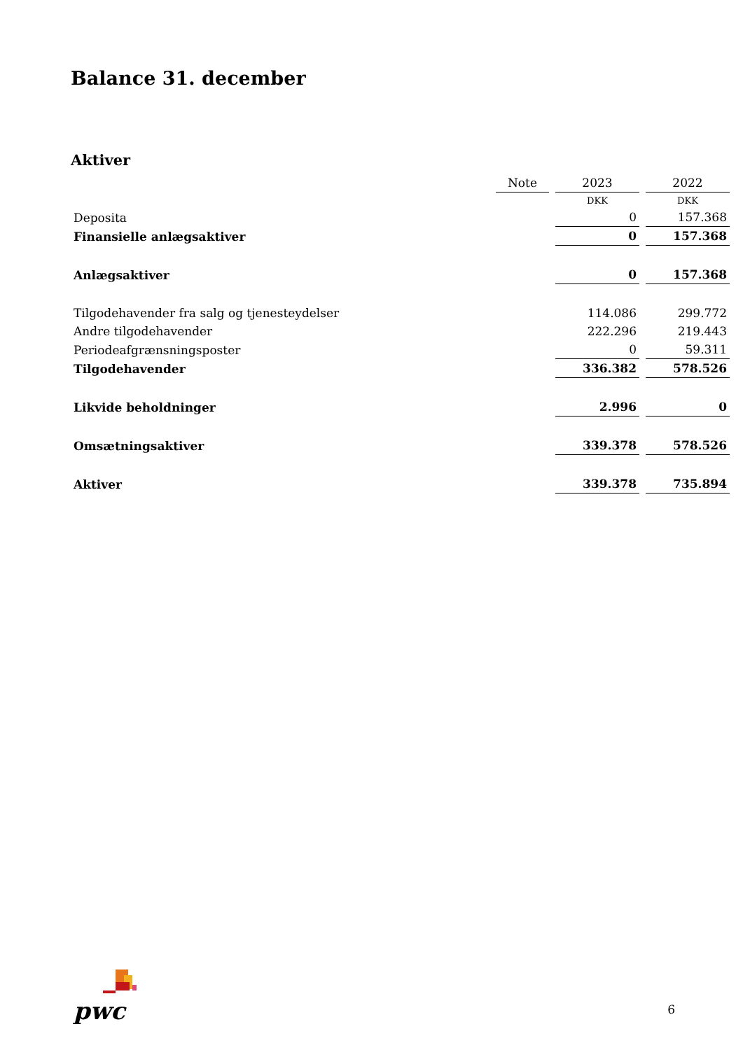Balance 31. december
Aktiver
| | Note | 2023 | 2022 |
| | | DKK | DKK |
| Deposita | | 0 | 157.368 |
| Finansielle anlægsaktiver | | 0 | 157.368 |
| Anlægsaktiver | | 0 | 157.368 |
| Tilgodehavender fra salg og tjenesteydelser | | 114.086 | 299.772 |
| Andre tilgodehavender | | 222.296 | 219.443 |
| Periodeafgrænsningsposter | | 0 | 59.311 |
| Tilgodehavender | | 336.382 | 578.526 |
| Likvide beholdninger | | 2.996 | 0 |
| Omsætningsaktiver | | 339.378 | 578.526 |
| Aktiver | | 339.378 | 735.894 |
pwc
6